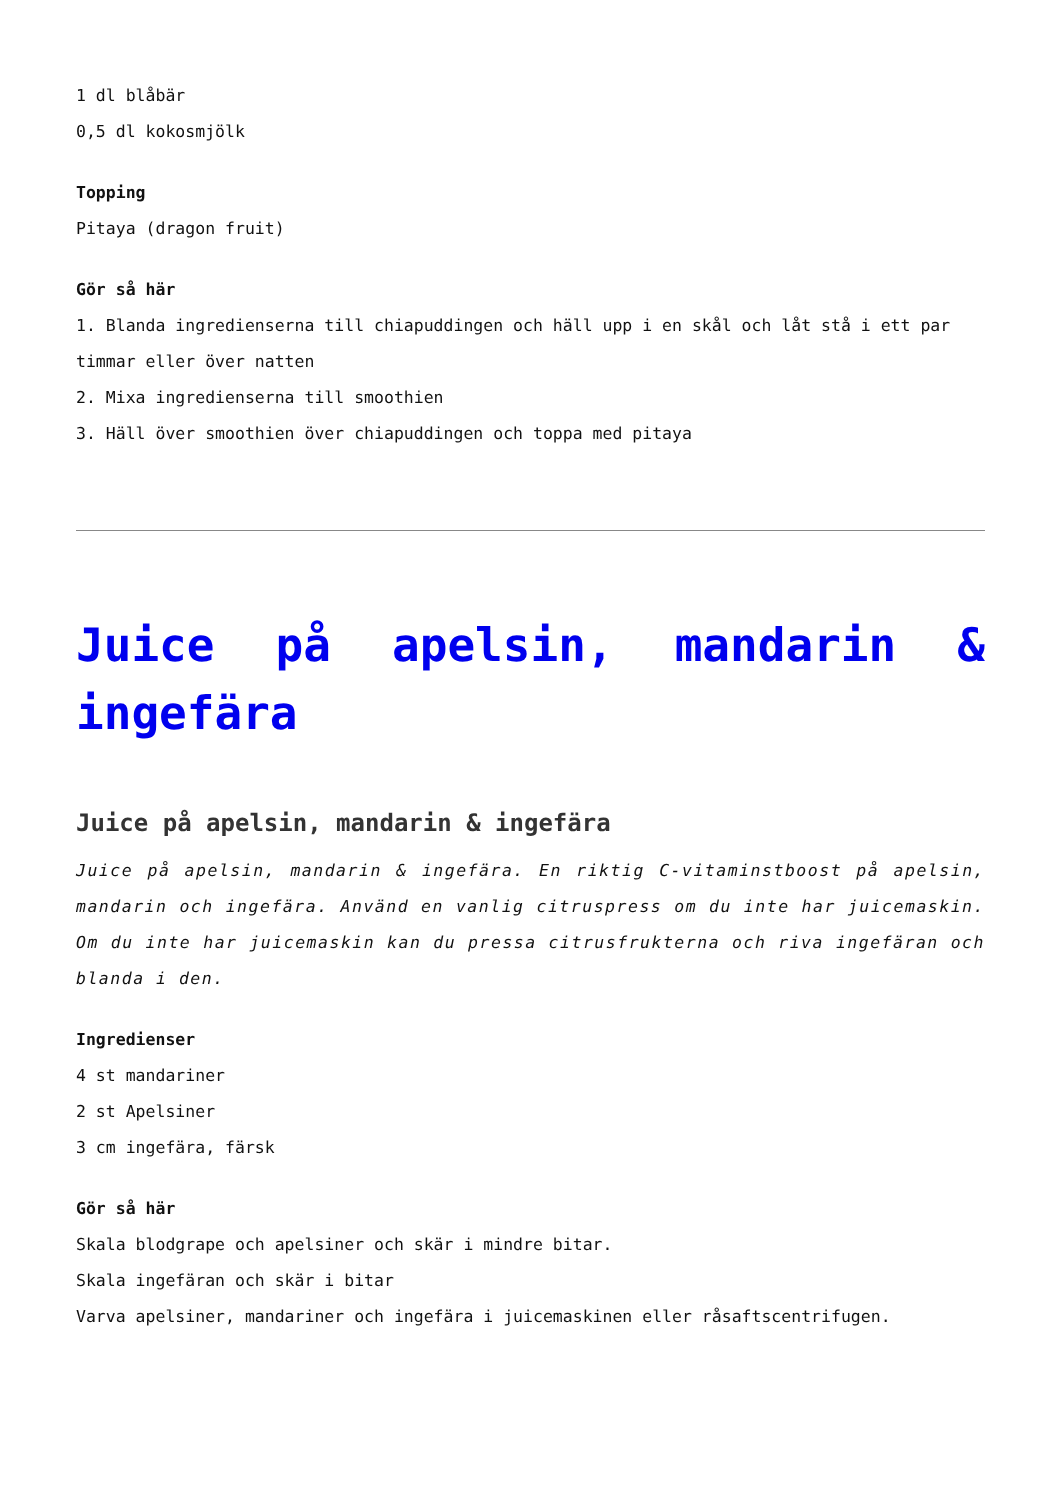1 dl blåbär
0,5 dl kokosmjölk
Topping
Pitaya (dragon fruit)
Gör så här
1. Blanda ingredienserna till chiapuddingen och häll upp i en skål och låt stå i ett par timmar eller över natten
2. Mixa ingredienserna till smoothien
3. Häll över smoothien över chiapuddingen och toppa med pitaya
Juice på apelsin, mandarin & ingefära
Juice på apelsin, mandarin & ingefära
Juice på apelsin, mandarin & ingefära. En riktig C-vitaminstboost på apelsin, mandarin och ingefära. Använd en vanlig citruspress om du inte har juicemaskin. Om du inte har juicemaskin kan du pressa citrusfrukterna och riva ingefäran och blanda i den.
Ingredienser
4 st mandariner
2 st Apelsiner
3 cm ingefära, färsk
Gör så här
Skala blodgrape och apelsiner och skär i mindre bitar.
Skala ingefäran och skär i bitar
Varva apelsiner, mandariner och ingefära i juicemaskinen eller råsaftscentrifugen.